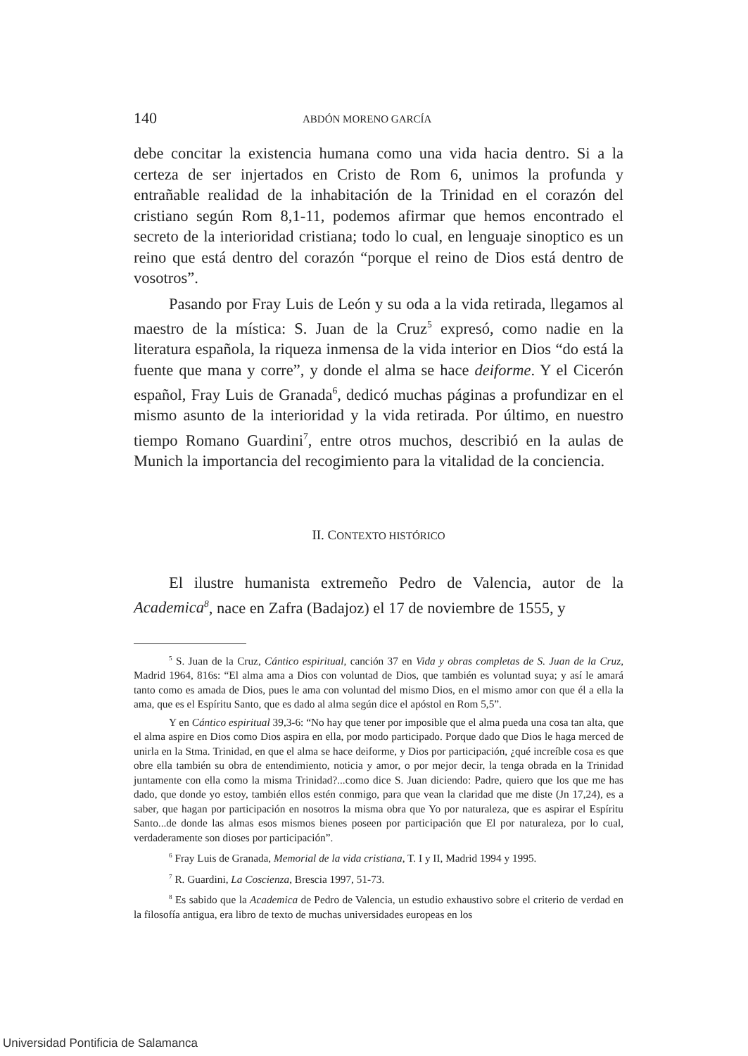140 ABDÓN MORENO GARCÍA
debe concitar la existencia humana como una vida hacia dentro. Si a la certeza de ser injertados en Cristo de Rom 6, unimos la profunda y entrañable realidad de la inhabitación de la Trinidad en el corazón del cristiano según Rom 8,1-11, podemos afirmar que hemos encontrado el secreto de la interioridad cristiana; todo lo cual, en lenguaje sinoptico es un reino que está dentro del corazón “porque el reino de Dios está dentro de vosotros”.
Pasando por Fray Luis de León y su oda a la vida retirada, llegamos al maestro de la mística: S. Juan de la Cruz<sup>5</sup> expresó, como nadie en la literatura española, la riqueza inmensa de la vida interior en Dios “do está la fuente que mana y corre”, y donde el alma se hace deiforme. Y el Cicerón español, Fray Luis de Granada<sup>6</sup>, dedicó muchas páginas a profundizar en el mismo asunto de la interioridad y la vida retirada. Por último, en nuestro tiempo Romano Guardini<sup>7</sup>, entre otros muchos, describió en la aulas de Munich la importancia del recogimiento para la vitalidad de la conciencia.
II. CONTEXTO HISTÓRICO
El ilustre humanista extremeño Pedro de Valencia, autor de la Academica<sup>8</sup>, nace en Zafra (Badajoz) el 17 de noviembre de 1555, y
<sup>5</sup> S. Juan de la Cruz, Cántico espiritual, canción 37 en Vida y obras completas de S. Juan de la Cruz, Madrid 1964, 816s: “El alma ama a Dios con voluntad de Dios, que también es voluntad suya; y así le amará tanto como es amada de Dios, pues le ama con voluntad del mismo Dios, en el mismo amor con que él a ella la ama, que es el Espíritu Santo, que es dado al alma según dice el apóstol en Rom 5,5”.
Y en Cántico espiritual 39,3-6: “No hay que tener por imposible que el alma pueda una cosa tan alta, que el alma aspire en Dios como Dios aspira en ella, por modo participado. Porque dado que Dios le haga merced de unirla en la Stma. Trinidad, en que el alma se hace deiforme, y Dios por participación, ¿qué increíble cosa es que obre ella también su obra de entendimiento, noticia y amor, o por mejor decir, la tenga obrada en la Trinidad juntamente con ella como la misma Trinidad?...como dice S. Juan diciendo: Padre, quiero que los que me has dado, que donde yo estoy, también ellos estén conmigo, para que vean la claridad que me diste (Jn 17,24), es a saber, que hagan por participación en nosotros la misma obra que Yo por naturaleza, que es aspirar el Espíritu Santo...de donde las almas esos mismos bienes poseen por participación que El por naturaleza, por lo cual, verdaderamente son dioses por participación”.
<sup>6</sup> Fray Luis de Granada, Memorial de la vida cristiana, T. I y II, Madrid 1994 y 1995.
<sup>7</sup> R. Guardini, La Coscienza, Brescia 1997, 51-73.
<sup>8</sup> Es sabido que la Academica de Pedro de Valencia, un estudio exhaustivo sobre el criterio de verdad en la filosofía antigua, era libro de texto de muchas universidades europeas en los
Universidad Pontificia de Salamanca